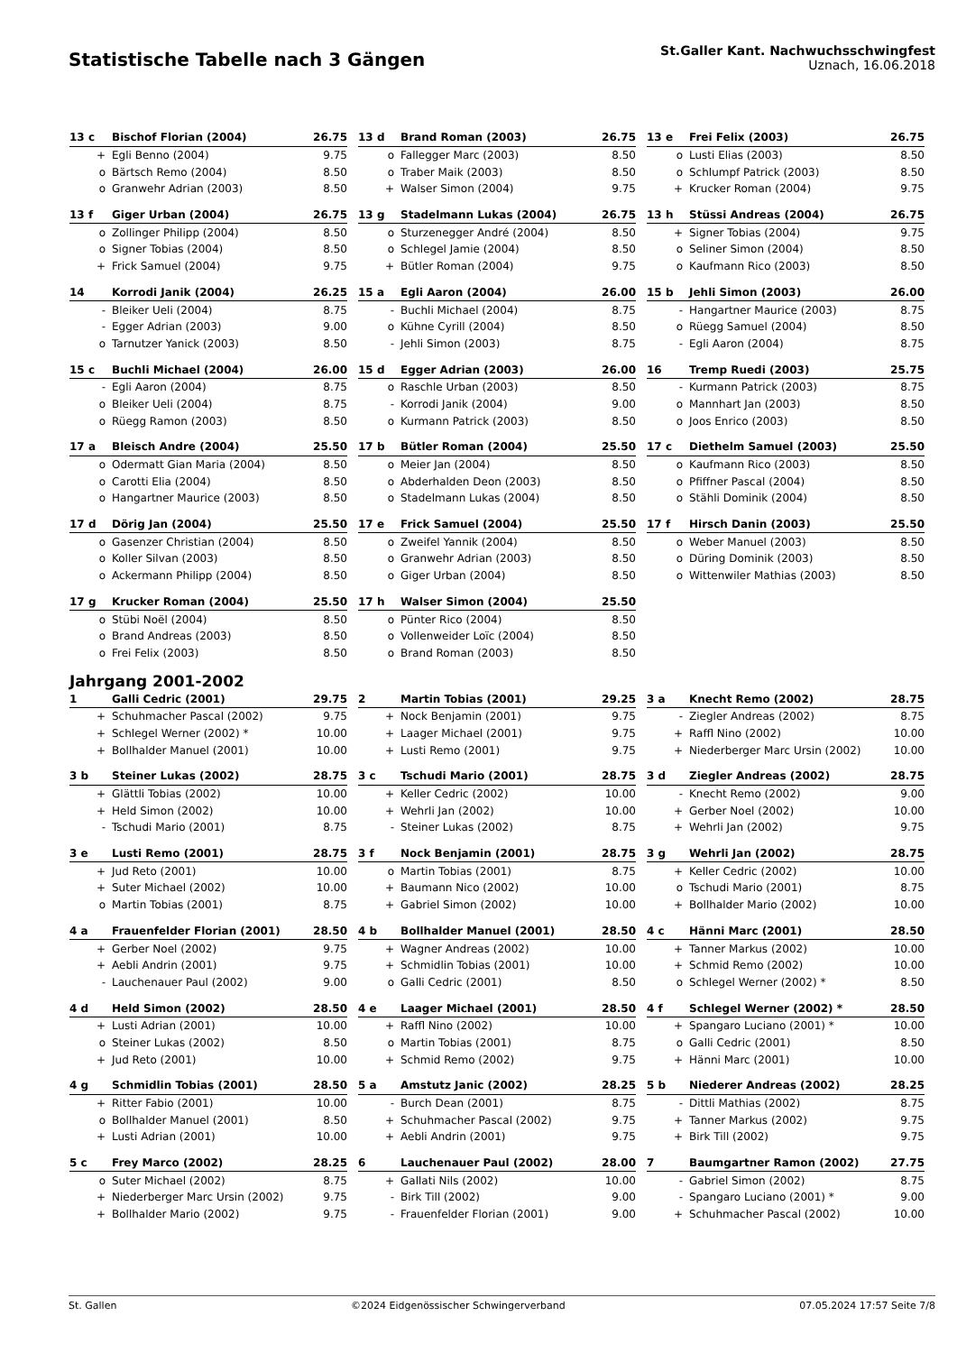Statistische Tabelle nach 3 Gängen
St.Galler Kant. Nachwuchsschwingfest
Uznach, 16.06.2018
| 13 c | Bischof Florian (2004) | 26.75 |
| --- | --- | --- |
| + | Egli Benno (2004) | 9.75 |
| o | Bärtsch Remo (2004) | 8.50 |
| o | Granwehr Adrian (2003) | 8.50 |
| 13 d | Brand Roman (2003) | 26.75 |
| --- | --- | --- |
| o | Fallegger Marc (2003) | 8.50 |
| o | Traber Maik (2003) | 8.50 |
| + | Walser Simon (2004) | 9.75 |
| 13 e | Frei Felix (2003) | 26.75 |
| --- | --- | --- |
| o | Lusti Elias (2003) | 8.50 |
| o | Schlumpf Patrick (2003) | 8.50 |
| + | Krucker Roman (2004) | 9.75 |
| 13 f | Giger Urban (2004) | 26.75 |
| --- | --- | --- |
| o | Zollinger Philipp (2004) | 8.50 |
| o | Signer Tobias (2004) | 8.50 |
| + | Frick Samuel (2004) | 9.75 |
| 13 g | Stadelmann Lukas (2004) | 26.75 |
| --- | --- | --- |
| o | Sturzenegger André (2004) | 8.50 |
| o | Schlegel Jamie (2004) | 8.50 |
| + | Bütler Roman (2004) | 9.75 |
| 13 h | Stüssi Andreas (2004) | 26.75 |
| --- | --- | --- |
| + | Signer Tobias (2004) | 9.75 |
| o | Seliner Simon (2004) | 8.50 |
| o | Kaufmann Rico (2003) | 8.50 |
| 14 | Korrodi Janik (2004) | 26.25 |
| --- | --- | --- |
| - | Bleiker Ueli (2004) | 8.75 |
| - | Egger Adrian (2003) | 9.00 |
| o | Tarnutzer Yanick (2003) | 8.50 |
| 15 a | Egli Aaron (2004) | 26.00 |
| --- | --- | --- |
| - | Buchli Michael (2004) | 8.75 |
| o | Kühne Cyrill (2004) | 8.50 |
| - | Jehli Simon (2003) | 8.75 |
| 15 b | Jehli Simon (2003) | 26.00 |
| --- | --- | --- |
| - | Hangartner Maurice (2003) | 8.75 |
| o | Rüegg Samuel (2004) | 8.50 |
| - | Egli Aaron (2004) | 8.75 |
| 15 c | Buchli Michael (2004) | 26.00 |
| --- | --- | --- |
| - | Egli Aaron (2004) | 8.75 |
| o | Bleiker Ueli (2004) | 8.75 |
| o | Rüegg Ramon (2003) | 8.50 |
| 15 d | Egger Adrian (2003) | 26.00 |
| --- | --- | --- |
| o | Raschle Urban (2003) | 8.50 |
| - | Korrodi Janik (2004) | 9.00 |
| o | Kurmann Patrick (2003) | 8.50 |
| 16 | Tremp Ruedi (2003) | 25.75 |
| --- | --- | --- |
| - | Kurmann Patrick (2003) | 8.75 |
| o | Mannhart Jan (2003) | 8.50 |
| o | Joos Enrico (2003) | 8.50 |
| 17 a | Bleisch Andre (2004) | 25.50 |
| --- | --- | --- |
| o | Odermatt Gian Maria (2004) | 8.50 |
| o | Carotti Elia (2004) | 8.50 |
| o | Hangartner Maurice (2003) | 8.50 |
| 17 b | Bütler Roman (2004) | 25.50 |
| --- | --- | --- |
| o | Meier Jan (2004) | 8.50 |
| o | Abderhalden Deon (2003) | 8.50 |
| o | Stadelmann Lukas (2004) | 8.50 |
| 17 c | Diethelm Samuel (2003) | 25.50 |
| --- | --- | --- |
| o | Kaufmann Rico (2003) | 8.50 |
| o | Pfiffner Pascal (2004) | 8.50 |
| o | Stähli Dominik (2004) | 8.50 |
| 17 d | Dörig Jan (2004) | 25.50 |
| --- | --- | --- |
| o | Gasenzer Christian (2004) | 8.50 |
| o | Koller Silvan (2003) | 8.50 |
| o | Ackermann Philipp (2004) | 8.50 |
| 17 e | Frick Samuel (2004) | 25.50 |
| --- | --- | --- |
| o | Zweifel Yannik (2004) | 8.50 |
| o | Granwehr Adrian (2003) | 8.50 |
| o | Giger Urban (2004) | 8.50 |
| 17 f | Hirsch Danin (2003) | 25.50 |
| --- | --- | --- |
| o | Weber Manuel (2003) | 8.50 |
| o | Düring Dominik (2003) | 8.50 |
| o | Wittenwiler Mathias (2003) | 8.50 |
| 17 g | Krucker Roman (2004) | 25.50 |
| --- | --- | --- |
| o | Stübi Noël (2004) | 8.50 |
| o | Brand Andreas (2003) | 8.50 |
| o | Frei Felix (2003) | 8.50 |
| 17 h | Walser Simon (2004) | 25.50 |
| --- | --- | --- |
| o | Pünter Rico (2004) | 8.50 |
| o | Vollenweider Loïc (2004) | 8.50 |
| o | Brand Roman (2003) | 8.50 |
Jahrgang 2001-2002
| 1 | Galli Cedric (2001) | 29.75 |
| --- | --- | --- |
| + | Schuhmacher Pascal (2002) | 9.75 |
| + | Schlegel Werner (2002) * | 10.00 |
| + | Bollhalder Manuel (2001) | 10.00 |
| 2 | Martin Tobias (2001) | 29.25 |
| --- | --- | --- |
| + | Nock Benjamin (2001) | 9.75 |
| + | Laager Michael (2001) | 9.75 |
| + | Lusti Remo (2001) | 9.75 |
| 3 a | Knecht Remo (2002) | 28.75 |
| --- | --- | --- |
| - | Ziegler Andreas (2002) | 8.75 |
| + | Raffl Nino (2002) | 10.00 |
| + | Niederberger Marc Ursin (2002) | 10.00 |
| 3 b | Steiner Lukas (2002) | 28.75 |
| --- | --- | --- |
| + | Glättli Tobias (2002) | 10.00 |
| + | Held Simon (2002) | 10.00 |
| - | Tschudi Mario (2001) | 8.75 |
| 3 c | Tschudi Mario (2001) | 28.75 |
| --- | --- | --- |
| + | Keller Cedric (2002) | 10.00 |
| + | Wehrli Jan (2002) | 10.00 |
| - | Steiner Lukas (2002) | 8.75 |
| 3 d | Ziegler Andreas (2002) | 28.75 |
| --- | --- | --- |
| - | Knecht Remo (2002) | 9.00 |
| + | Gerber Noel (2002) | 10.00 |
| + | Wehrli Jan (2002) | 9.75 |
| 3 e | Lusti Remo (2001) | 28.75 |
| --- | --- | --- |
| + | Jud Reto (2001) | 10.00 |
| + | Suter Michael (2002) | 10.00 |
| o | Martin Tobias (2001) | 8.75 |
| 3 f | Nock Benjamin (2001) | 28.75 |
| --- | --- | --- |
| o | Martin Tobias (2001) | 8.75 |
| + | Baumann Nico (2002) | 10.00 |
| + | Gabriel Simon (2002) | 10.00 |
| 3 g | Wehrli Jan (2002) | 28.75 |
| --- | --- | --- |
| + | Keller Cedric (2002) | 10.00 |
| o | Tschudi Mario (2001) | 8.75 |
| + | Bollhalder Mario (2002) | 10.00 |
| 4 a | Frauenfelder Florian (2001) | 28.50 |
| --- | --- | --- |
| + | Gerber Noel (2002) | 9.75 |
| + | Aebli Andrin (2001) | 9.75 |
| - | Lauchenauer Paul (2002) | 9.00 |
| 4 b | Bollhalder Manuel (2001) | 28.50 |
| --- | --- | --- |
| + | Wagner Andreas (2002) | 10.00 |
| + | Schmidlin Tobias (2001) | 10.00 |
| o | Galli Cedric (2001) | 8.50 |
| 4 c | Hänni Marc (2001) | 28.50 |
| --- | --- | --- |
| + | Tanner Markus (2002) | 10.00 |
| + | Schmid Remo (2002) | 10.00 |
| o | Schlegel Werner (2002) * | 8.50 |
| 4 d | Held Simon (2002) | 28.50 |
| --- | --- | --- |
| + | Lusti Adrian (2001) | 10.00 |
| o | Steiner Lukas (2002) | 8.50 |
| + | Jud Reto (2001) | 10.00 |
| 4 e | Laager Michael (2001) | 28.50 |
| --- | --- | --- |
| + | Raffl Nino (2002) | 10.00 |
| o | Martin Tobias (2001) | 8.75 |
| + | Schmid Remo (2002) | 9.75 |
| 4 f | Schlegel Werner (2002) * | 28.50 |
| --- | --- | --- |
| + | Spangaro Luciano (2001) * | 10.00 |
| o | Galli Cedric (2001) | 8.50 |
| + | Hänni Marc (2001) | 10.00 |
| 4 g | Schmidlin Tobias (2001) | 28.50 |
| --- | --- | --- |
| + | Ritter Fabio (2001) | 10.00 |
| o | Bollhalder Manuel (2001) | 8.50 |
| + | Lusti Adrian (2001) | 10.00 |
| 5 a | Amstutz Janic (2002) | 28.25 |
| --- | --- | --- |
| - | Burch Dean (2001) | 8.75 |
| + | Schuhmacher Pascal (2002) | 9.75 |
| + | Aebli Andrin (2001) | 9.75 |
| 5 b | Niederer Andreas (2002) | 28.25 |
| --- | --- | --- |
| - | Dittli Mathias (2002) | 8.75 |
| + | Tanner Markus (2002) | 9.75 |
| + | Birk Till (2002) | 9.75 |
| 5 c | Frey Marco (2002) | 28.25 |
| --- | --- | --- |
| o | Suter Michael (2002) | 8.75 |
| + | Niederberger Marc Ursin (2002) | 9.75 |
| + | Bollhalder Mario (2002) | 9.75 |
| 6 | Lauchenauer Paul (2002) | 28.00 |
| --- | --- | --- |
| + | Gallati Nils (2002) | 10.00 |
| - | Birk Till (2002) | 9.00 |
| - | Frauenfelder Florian (2001) | 9.00 |
| 7 | Baumgartner Ramon (2002) | 27.75 |
| --- | --- | --- |
| - | Gabriel Simon (2002) | 8.75 |
| - | Spangaro Luciano (2001) * | 9.00 |
| + | Schuhmacher Pascal (2002) | 10.00 |
St. Gallen ©2024 Eidgenössischer Schwingerverband 07.05.2024 17:57 Seite 7/8